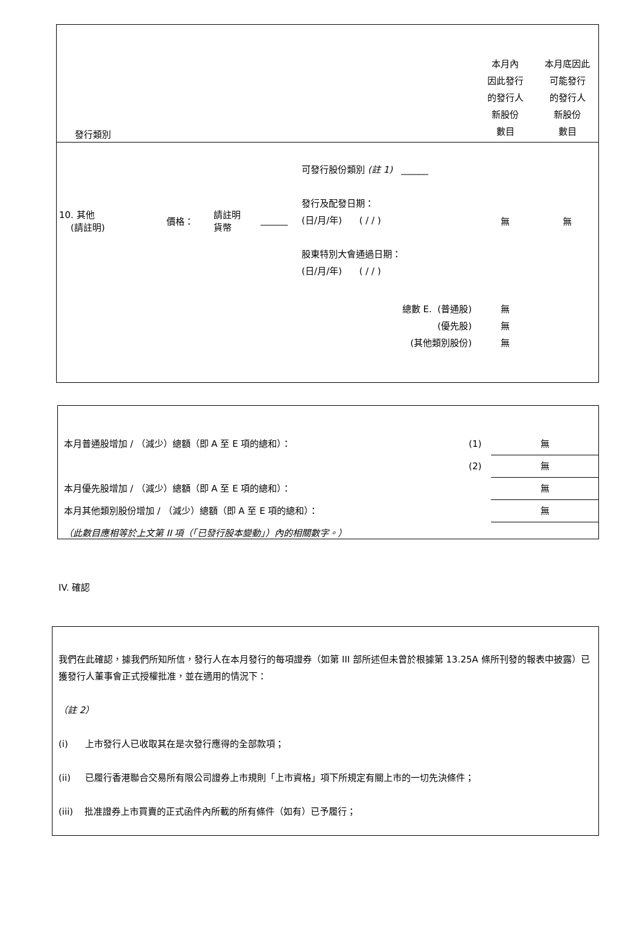| 發行類別 | | | | | 本月內 因此發行 的發行人 新股份 數目 | 本月底因此 可能發行 的發行人 新股份 數目 |
| 10. 其他 (請註明) | 價格： | 請註明 貨幣 | ______ | 可發行股份類別 (註 1) ______ 發行及配發日期： (日/月/年) ( / / ) 股東特別大會通過日期： (日/月/年) ( / / ) | 無 | 無 |
| 總數 E. (普通股) (優先股) (其他類別股份) | | | | | 無 無 無 | |
| 本月普通股增加 / （減少）總額（即 A 至 E 項的總和）： | (1) | 無 |
| | (2) | 無 |
| 本月優先股增加 / （減少）總額（即 A 至 E 項的總和）： | | 無 |
| 本月其他類別股份增加 / （減少）總額（即 A 至 E 項的總和）： | | 無 |
| （此數目應相等於上文第 II 項（「已發行股本變動」）內的相關數字。） | | |
IV. 確認
我們在此確認，據我們所知所信，發行人在本月發行的每項證券（如第 III 部所述但未曾於根據第 13.25A 條所刊發的報表中披露）已獲發行人董事會正式授權批准，並在適用的情況下：
（註 2）
(i) 上市發行人已收取其在是次發行應得的全部款項；
(ii) 已履行香港聯合交易所有限公司證券上市規則「上市資格」項下所規定有關上市的一切先決條件；
(iii) 批准證券上市買賣的正式函件內所載的所有條件（如有）已予履行；